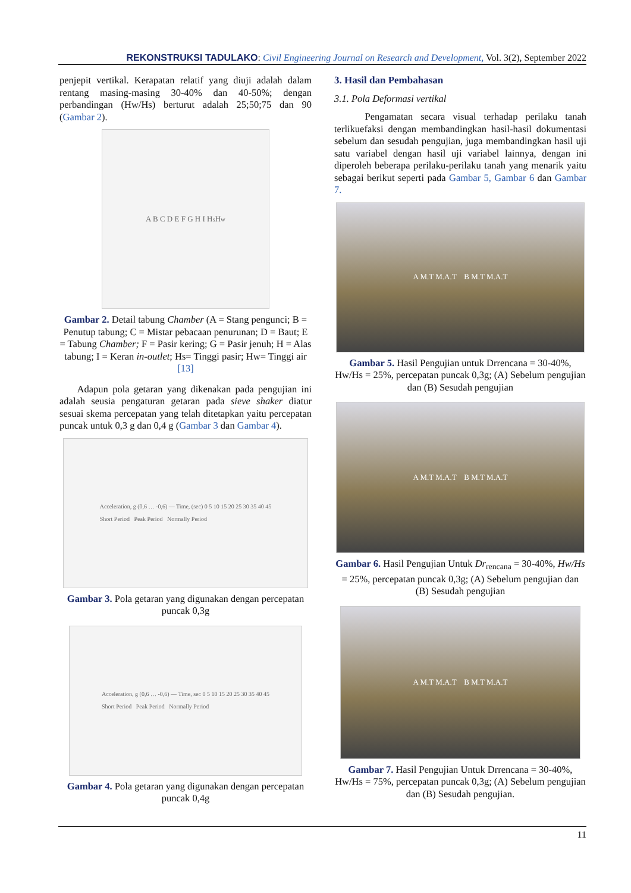REKONSTRUKSI TADULAKO: Civil Engineering Journal on Research and Development, Vol. 3(2), September 2022
penjepit vertikal. Kerapatan relatif yang diuji adalah dalam rentang masing-masing 30-40% dan 40-50%; dengan perbandingan (Hw/Hs) berturut adalah 25;50;75 dan 90 (Gambar 2).
A B C D E F G H I H<sub>s</sub> H<sub>w</sub>
Gambar 2. Detail tabung Chamber (A = Stang pengunci; B = Penutup tabung; C = Mistar pebacaan penurunan; D = Baut; E = Tabung Chamber; F = Pasir kering; G = Pasir jenuh; H = Alas tabung; I = Keran in-outlet; Hs= Tinggi pasir; Hw= Tinggi air [13]
Adapun pola getaran yang dikenakan pada pengujian ini adalah seusia pengaturan getaran pada sieve shaker diatur sesuai skema percepatan yang telah ditetapkan yaitu percepatan puncak untuk 0,3 g dan 0,4 g (Gambar 3 dan Gambar 4).
Acceleration, g (0,6 … -0,6) — Time, (sec) 0 5 10 15 20 25 30 35 40 45
Short Period Peak Period Normally Period
Gambar 3. Pola getaran yang digunakan dengan percepatan puncak 0,3g
Acceleration, g (0,6 … -0,6) — Time, sec 0 5 10 15 20 25 30 35 40 45
Short Period Peak Period Normally Period
Gambar 4. Pola getaran yang digunakan dengan percepatan puncak 0,4g
3. Hasil dan Pembahasan
3.1. Pola Deformasi vertikal
Pengamatan secara visual terhadap perilaku tanah terlikuefaksi dengan membandingkan hasil-hasil dokumentasi sebelum dan sesudah pengujian, juga membandingkan hasil uji satu variabel dengan hasil uji variabel lainnya, dengan ini diperoleh beberapa perilaku-perilaku tanah yang menarik yaitu sebagai berikut seperti pada Gambar 5, Gambar 6 dan Gambar 7.
A M.T M.A.T B M.T M.A.T
Gambar 5. Hasil Pengujian untuk Drrencana = 30-40%, Hw/Hs = 25%, percepatan puncak 0,3g; (A) Sebelum pengujian dan (B) Sesudah pengujian
A M.T M.A.T B M.T M.A.T
Gambar 6. Hasil Pengujian Untuk Dr<sub>rencana</sub> = 30-40%, Hw/Hs = 25%, percepatan puncak 0,3g; (A) Sebelum pengujian dan (B) Sesudah pengujian
A M.T M.A.T B M.T M.A.T
Gambar 7. Hasil Pengujian Untuk Drrencana = 30-40%, Hw/Hs = 75%, percepatan puncak 0,3g; (A) Sebelum pengujian dan (B) Sesudah pengujian.
11